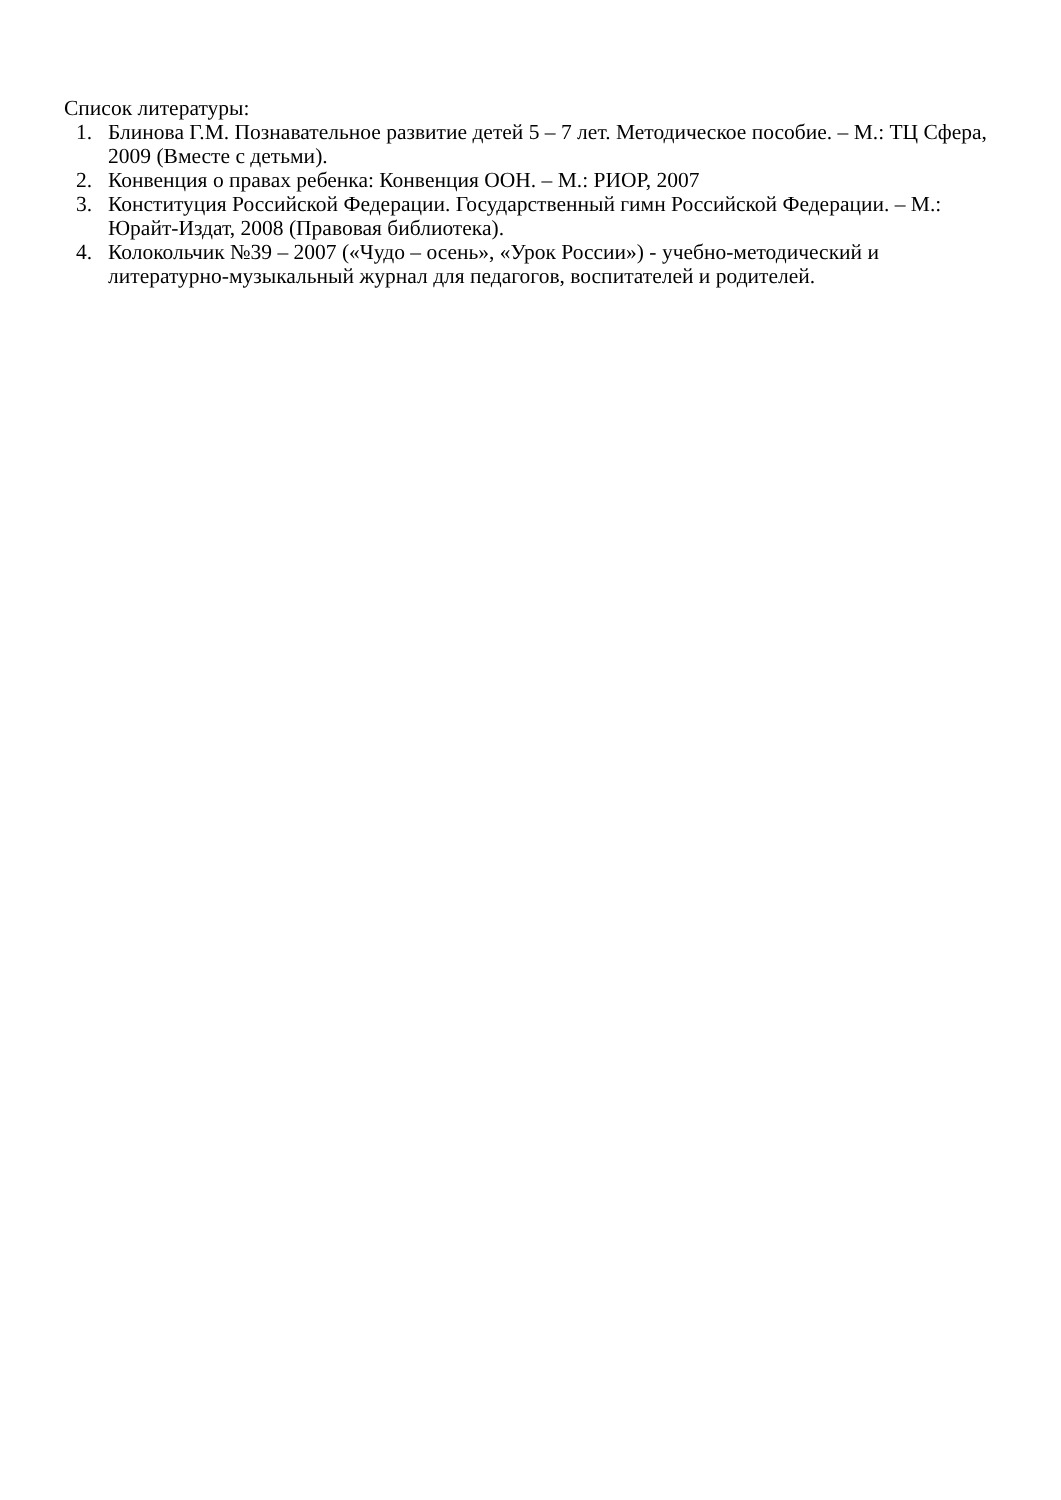Список литературы:
1. Блинова Г.М. Познавательное развитие детей 5 – 7 лет. Методическое пособие. – М.: ТЦ Сфера, 2009 (Вместе с детьми).
2. Конвенция о правах ребенка: Конвенция ООН. – М.: РИОР, 2007
3. Конституция Российской Федерации. Государственный гимн Российской Федерации. – М.: Юрайт-Издат, 2008 (Правовая библиотека).
4. Колокольчик №39 – 2007 («Чудо – осень», «Урок России») - учебно-методический и литературно-музыкальный журнал для педагогов, воспитателей и родителей.